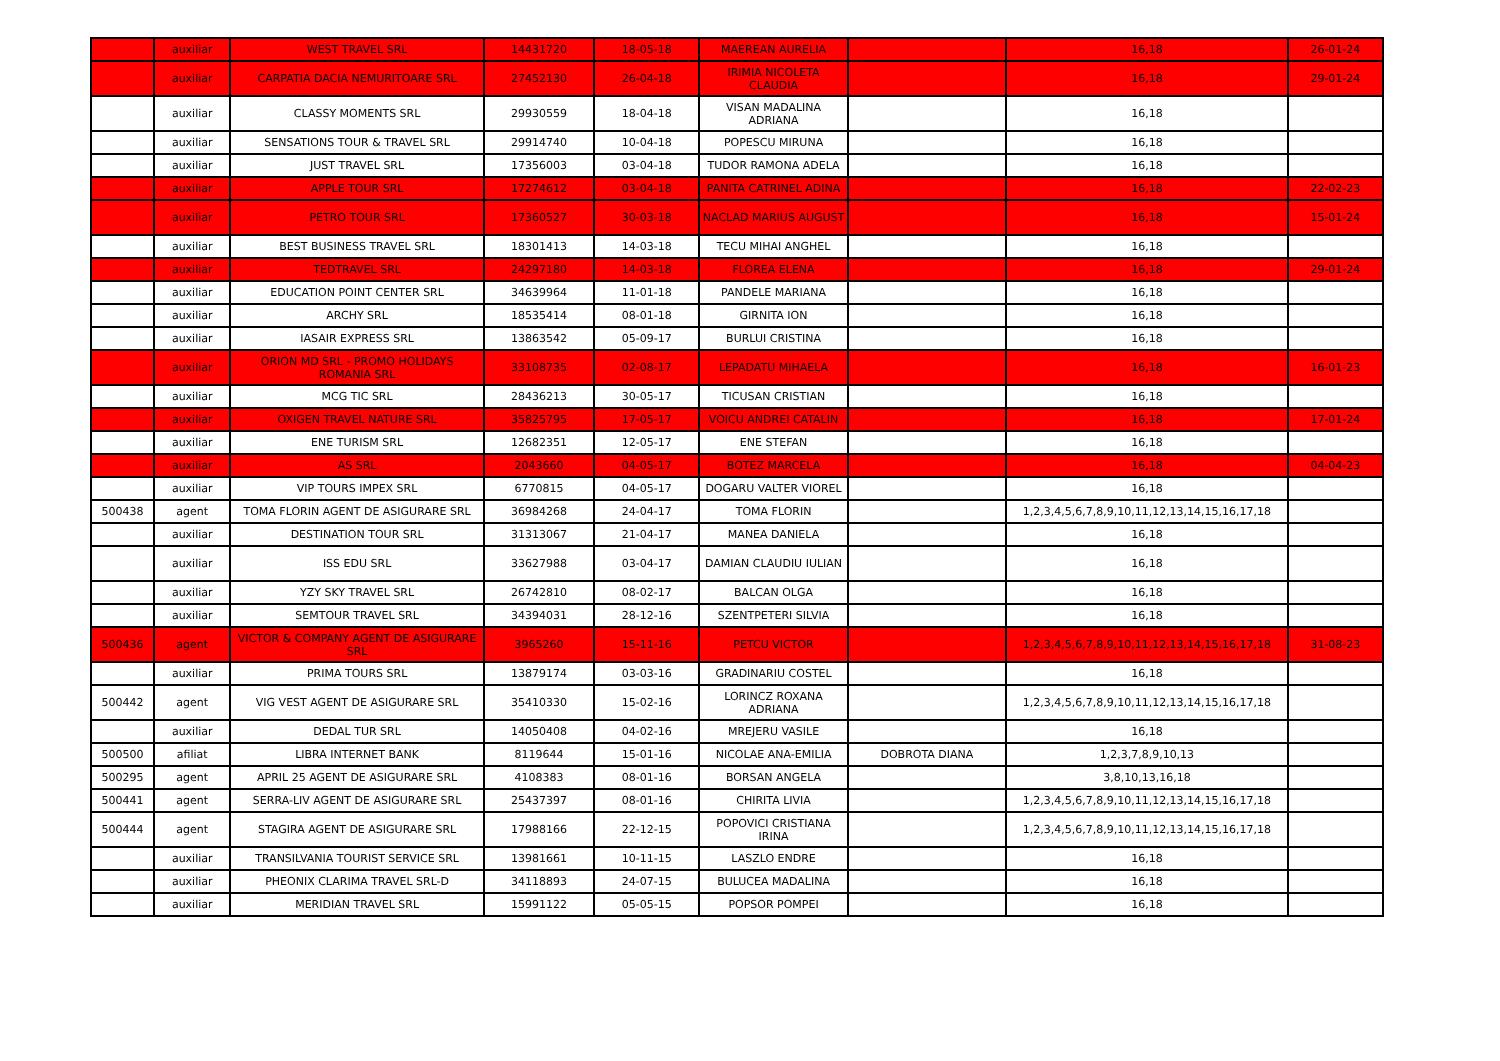| | auxiliar | WEST TRAVEL SRL | 14431720 | 18-05-18 | MAEREAN AURELIA | | 16,18 | 26-01-24 |
| | auxiliar | CARPATIA DACIA NEMURITOARE SRL | 27452130 | 26-04-18 | IRIMIA NICOLETA CLAUDIA | | 16,18 | 29-01-24 |
| | auxiliar | CLASSY MOMENTS SRL | 29930559 | 18-04-18 | VISAN MADALINA ADRIANA | | 16,18 | |
| | auxiliar | SENSATIONS TOUR & TRAVEL SRL | 29914740 | 10-04-18 | POPESCU MIRUNA | | 16,18 | |
| | auxiliar | JUST TRAVEL SRL | 17356003 | 03-04-18 | TUDOR RAMONA ADELA | | 16,18 | |
| | auxiliar | APPLE TOUR SRL | 17274612 | 03-04-18 | PANITA CATRINEL ADINA | | 16,18 | 22-02-23 |
| | auxiliar | PETRO TOUR SRL | 17360527 | 30-03-18 | NACLAD MARIUS AUGUST | | 16,18 | 15-01-24 |
| | auxiliar | BEST BUSINESS TRAVEL SRL | 18301413 | 14-03-18 | TECU MIHAI ANGHEL | | 16,18 | |
| | auxiliar | TEDTRAVEL SRL | 24297180 | 14-03-18 | FLOREA ELENA | | 16,18 | 29-01-24 |
| | auxiliar | EDUCATION POINT CENTER SRL | 34639964 | 11-01-18 | PANDELE MARIANA | | 16,18 | |
| | auxiliar | ARCHY SRL | 18535414 | 08-01-18 | GIRNITA ION | | 16,18 | |
| | auxiliar | IASAIR EXPRESS SRL | 13863542 | 05-09-17 | BURLUI CRISTINA | | 16,18 | |
| | auxiliar | ORION MD SRL - PROMO HOLIDAYS ROMANIA SRL | 33108735 | 02-08-17 | LEPADATU MIHAELA | | 16,18 | 16-01-23 |
| | auxiliar | MCG TIC SRL | 28436213 | 30-05-17 | TICUSAN CRISTIAN | | 16,18 | |
| | auxiliar | OXIGEN TRAVEL NATURE SRL | 35825795 | 17-05-17 | VOICU ANDREI CATALIN | | 16,18 | 17-01-24 |
| | auxiliar | ENE TURISM SRL | 12682351 | 12-05-17 | ENE STEFAN | | 16,18 | |
| | auxiliar | AS SRL | 2043660 | 04-05-17 | BOTEZ MARCELA | | 16,18 | 04-04-23 |
| | auxiliar | VIP TOURS IMPEX SRL | 6770815 | 04-05-17 | DOGARU VALTER VIOREL | | 16,18 | |
| 500438 | agent | TOMA FLORIN AGENT DE ASIGURARE SRL | 36984268 | 24-04-17 | TOMA FLORIN | | 1,2,3,4,5,6,7,8,9,10,11,12,13,14,15,16,17,18 | |
| | auxiliar | DESTINATION TOUR SRL | 31313067 | 21-04-17 | MANEA DANIELA | | 16,18 | |
| | auxiliar | ISS EDU SRL | 33627988 | 03-04-17 | DAMIAN CLAUDIU IULIAN | | 16,18 | |
| | auxiliar | YZY SKY TRAVEL SRL | 26742810 | 08-02-17 | BALCAN OLGA | | 16,18 | |
| | auxiliar | SEMTOUR TRAVEL SRL | 34394031 | 28-12-16 | SZENTPETERI SILVIA | | 16,18 | |
| 500436 | agent | VICTOR & COMPANY AGENT DE ASIGURARE SRL | 3965260 | 15-11-16 | PETCU VICTOR | | 1,2,3,4,5,6,7,8,9,10,11,12,13,14,15,16,17,18 | 31-08-23 |
| | auxiliar | PRIMA TOURS SRL | 13879174 | 03-03-16 | GRADINARIU COSTEL | | 16,18 | |
| 500442 | agent | VIG VEST AGENT DE ASIGURARE SRL | 35410330 | 15-02-16 | LORINCZ ROXANA ADRIANA | | 1,2,3,4,5,6,7,8,9,10,11,12,13,14,15,16,17,18 | |
| | auxiliar | DEDAL TUR SRL | 14050408 | 04-02-16 | MREJERU VASILE | | 16,18 | |
| 500500 | afiliat | LIBRA INTERNET BANK | 8119644 | 15-01-16 | NICOLAE ANA-EMILIA | DOBROTA DIANA | 1,2,3,7,8,9,10,13 | |
| 500295 | agent | APRIL 25 AGENT DE ASIGURARE SRL | 4108383 | 08-01-16 | BORSAN ANGELA | | 3,8,10,13,16,18 | |
| 500441 | agent | SERRA-LIV AGENT DE ASIGURARE SRL | 25437397 | 08-01-16 | CHIRITA LIVIA | | 1,2,3,4,5,6,7,8,9,10,11,12,13,14,15,16,17,18 | |
| 500444 | agent | STAGIRA AGENT DE ASIGURARE SRL | 17988166 | 22-12-15 | POPOVICI CRISTIANA IRINA | | 1,2,3,4,5,6,7,8,9,10,11,12,13,14,15,16,17,18 | |
| | auxiliar | TRANSILVANIA TOURIST SERVICE SRL | 13981661 | 10-11-15 | LASZLO ENDRE | | 16,18 | |
| | auxiliar | PHEONIX CLARIMA TRAVEL SRL-D | 34118893 | 24-07-15 | BULUCEA MADALINA | | 16,18 | |
| | auxiliar | MERIDIAN TRAVEL SRL | 15991122 | 05-05-15 | POPSOR POMPEI | | 16,18 | |